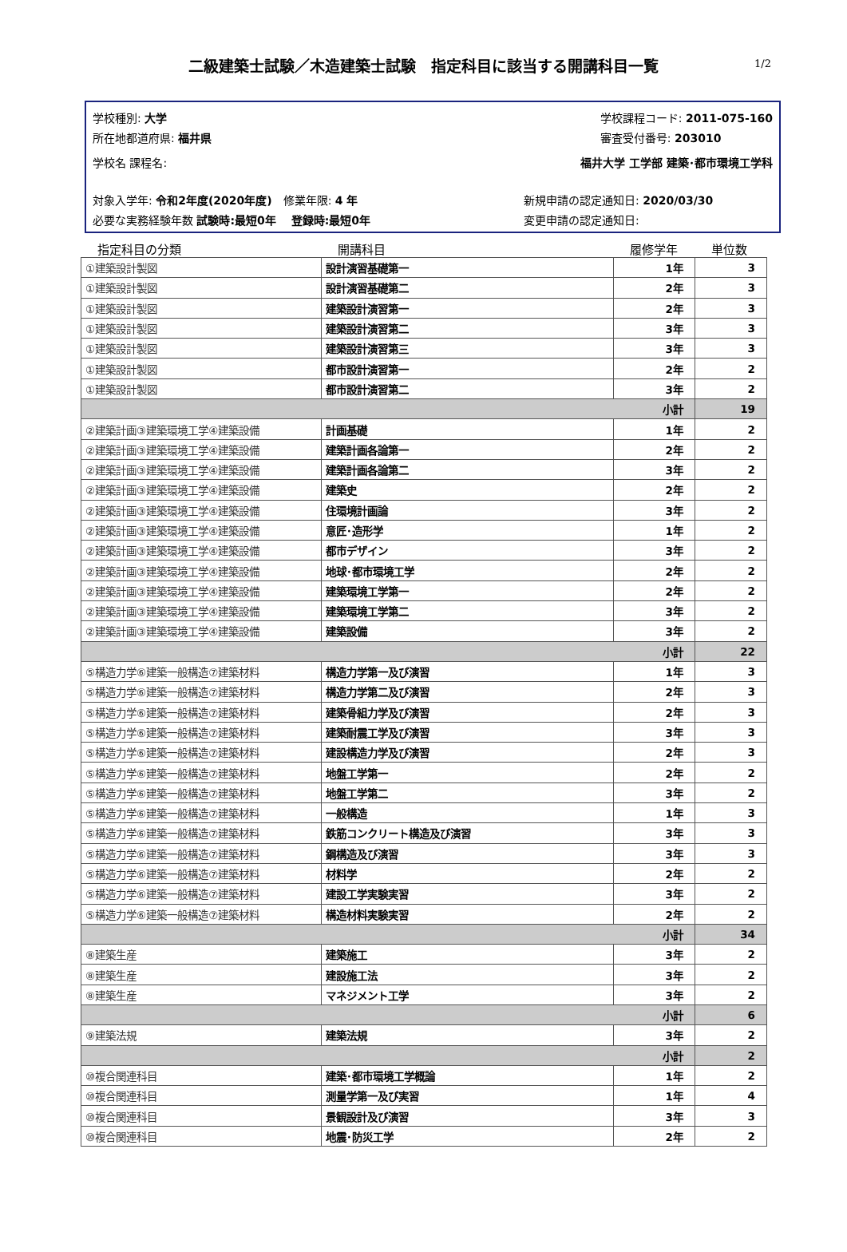二級建築士試験／木造建築士試験　指定科目に該当する開講科目一覧 1/2
学校種別: 大学
所在地都道府県: 福井県
学校課程コード: 2011-075-160
審査受付番号: 203010
学校名 課程名: 福井大学 工学部 建築･都市環境工学科
対象入学年: 令和2年度(2020年度)　修業年限: 4 年
必要な実務経験年数 試験時:最短0年　 登録時:最短0年
新規申請の認定通知日: 2020/03/30
変更申請の認定通知日:
| 指定科目の分類 | 開講科目 | 履修学年 | 単位数 |
| --- | --- | --- | --- |
| ①建築設計製図 | 設計演習基礎第一 | 1年 | 3 |
| ①建築設計製図 | 設計演習基礎第二 | 2年 | 3 |
| ①建築設計製図 | 建築設計演習第一 | 2年 | 3 |
| ①建築設計製図 | 建築設計演習第二 | 3年 | 3 |
| ①建築設計製図 | 建築設計演習第三 | 3年 | 3 |
| ①建築設計製図 | 都市設計演習第一 | 2年 | 2 |
| ①建築設計製図 | 都市設計演習第二 | 3年 | 2 |
| 小計 | | | 19 |
| ②建築計画③建築環境工学④建築設備 | 計画基礎 | 1年 | 2 |
| ②建築計画③建築環境工学④建築設備 | 建築計画各論第一 | 2年 | 2 |
| ②建築計画③建築環境工学④建築設備 | 建築計画各論第二 | 3年 | 2 |
| ②建築計画③建築環境工学④建築設備 | 建築史 | 2年 | 2 |
| ②建築計画③建築環境工学④建築設備 | 住環境計画論 | 3年 | 2 |
| ②建築計画③建築環境工学④建築設備 | 意匠･造形学 | 1年 | 2 |
| ②建築計画③建築環境工学④建築設備 | 都市デザイン | 3年 | 2 |
| ②建築計画③建築環境工学④建築設備 | 地球･都市環境工学 | 2年 | 2 |
| ②建築計画③建築環境工学④建築設備 | 建築環境工学第一 | 2年 | 2 |
| ②建築計画③建築環境工学④建築設備 | 建築環境工学第二 | 3年 | 2 |
| ②建築計画③建築環境工学④建築設備 | 建築設備 | 3年 | 2 |
| 小計 | | | 22 |
| ⑤構造力学⑥建築一般構造⑦建築材料 | 構造力学第一及び演習 | 1年 | 3 |
| ⑤構造力学⑥建築一般構造⑦建築材料 | 構造力学第二及び演習 | 2年 | 3 |
| ⑤構造力学⑥建築一般構造⑦建築材料 | 建築骨組力学及び演習 | 2年 | 3 |
| ⑤構造力学⑥建築一般構造⑦建築材料 | 建築耐震工学及び演習 | 3年 | 3 |
| ⑤構造力学⑥建築一般構造⑦建築材料 | 建設構造力学及び演習 | 2年 | 3 |
| ⑤構造力学⑥建築一般構造⑦建築材料 | 地盤工学第一 | 2年 | 2 |
| ⑤構造力学⑥建築一般構造⑦建築材料 | 地盤工学第二 | 3年 | 2 |
| ⑤構造力学⑥建築一般構造⑦建築材料 | 一般構造 | 1年 | 3 |
| ⑤構造力学⑥建築一般構造⑦建築材料 | 鉄筋コンクリート構造及び演習 | 3年 | 3 |
| ⑤構造力学⑥建築一般構造⑦建築材料 | 鋼構造及び演習 | 3年 | 3 |
| ⑤構造力学⑥建築一般構造⑦建築材料 | 材料学 | 2年 | 2 |
| ⑤構造力学⑥建築一般構造⑦建築材料 | 建設工学実験実習 | 3年 | 2 |
| ⑤構造力学⑥建築一般構造⑦建築材料 | 構造材料実験実習 | 2年 | 2 |
| 小計 | | | 34 |
| ⑧建築生産 | 建築施工 | 3年 | 2 |
| ⑧建築生産 | 建設施工法 | 3年 | 2 |
| ⑧建築生産 | マネジメント工学 | 3年 | 2 |
| 小計 | | | 6 |
| ⑨建築法規 | 建築法規 | 3年 | 2 |
| 小計 | | | 2 |
| ⑩複合関連科目 | 建築･都市環境工学概論 | 1年 | 2 |
| ⑩複合関連科目 | 測量学第一及び実習 | 1年 | 4 |
| ⑩複合関連科目 | 景観設計及び演習 | 3年 | 3 |
| ⑩複合関連科目 | 地震･防災工学 | 2年 | 2 |